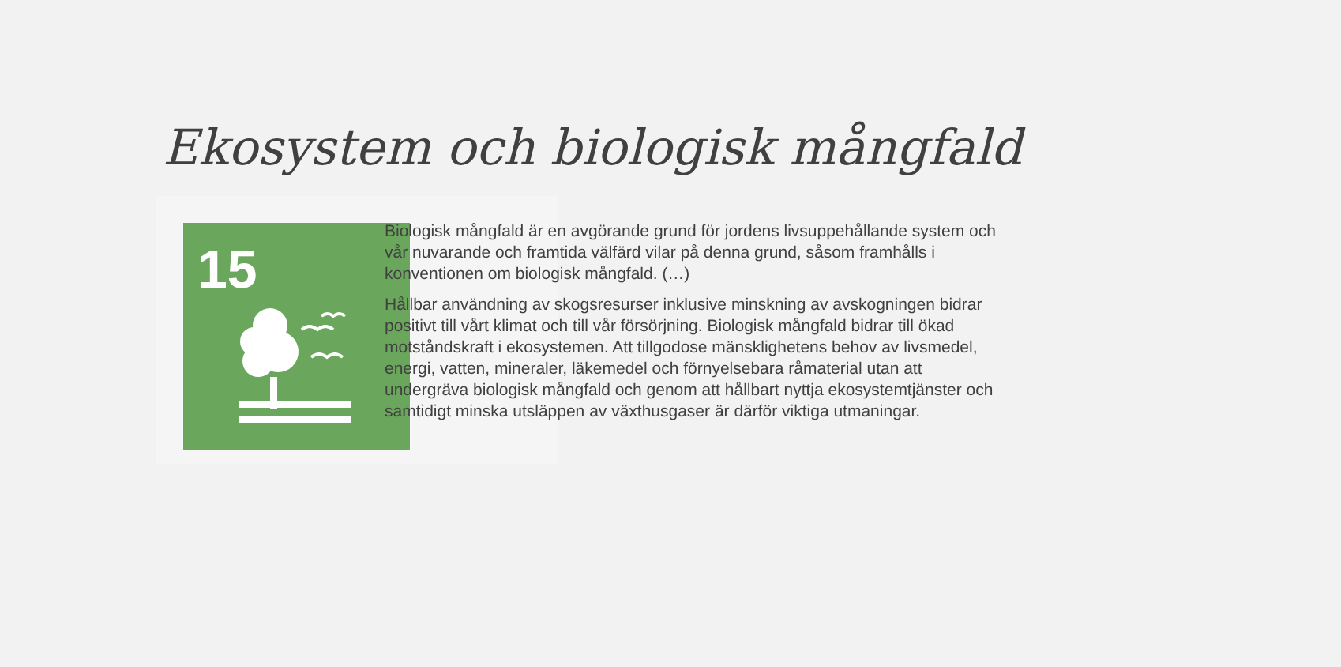Ekosystem och biologisk mångfald
15
Biologisk mångfald är en avgörande grund för jordens livsuppehållande system och vår nuvarande och framtida välfärd vilar på denna grund, såsom framhålls i konventionen om biologisk mångfald. (…)
Hållbar användning av skogsresurser inklusive minskning av avskogningen bidrar positivt till vårt klimat och till vår försörjning. Biologisk mångfald bidrar till ökad motståndskraft i ekosystemen. Att tillgodose mänsklighetens behov av livsmedel, energi, vatten, mineraler, läkemedel och förnyelsebara råmaterial utan att undergräva biologisk mångfald och genom att hållbart nyttja ekosystemtjänster och samtidigt minska utsläppen av växthusgaser är därför viktiga utmaningar.